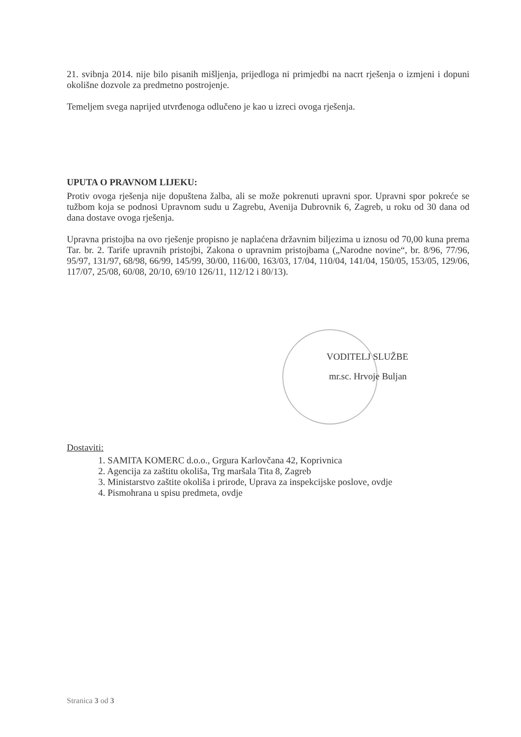21. svibnja 2014. nije bilo pisanih mišljenja, prijedloga ni primjedbi na nacrt rješenja o izmjeni i dopuni okolišne dozvole za predmetno postrojenje.
Temeljem svega naprijed utvrđenoga odlučeno je kao u izreci ovoga rješenja.
UPUTA O PRAVNOM LIJEKU:
Protiv ovoga rješenja nije dopuštena žalba, ali se može pokrenuti upravni spor. Upravni spor pokreće se tužbom koja se podnosi Upravnom sudu u Zagrebu, Avenija Dubrovnik 6, Zagreb, u roku od 30 dana od dana dostave ovoga rješenja.
Upravna pristojba na ovo rješenje propisno je naplaćena državnim biljezima u iznosu od 70,00 kuna prema Tar. br. 2. Tarife upravnih pristojbi, Zakona o upravnim pristojbama („Narodne novine“, br. 8/96, 77/96, 95/97, 131/97, 68/98, 66/99, 145/99, 30/00, 116/00, 163/03, 17/04, 110/04, 141/04, 150/05, 153/05, 129/06, 117/07, 25/08, 60/08, 20/10, 69/10 126/11, 112/12 i 80/13).
VODITELJ SLUŽBE
mr.sc. Hrvoje Buljan
Dostaviti:
1. SAMITA KOMERC d.o.o., Grgura Karlovčana 42, Koprivnica
2. Agencija za zaštitu okoliša, Trg maršala Tita 8, Zagreb
3. Ministarstvo zaštite okoliša i prirode, Uprava za inspekcijske poslove, ovdje
4. Pismohrana u spisu predmeta, ovdje
Stranica 3 od 3